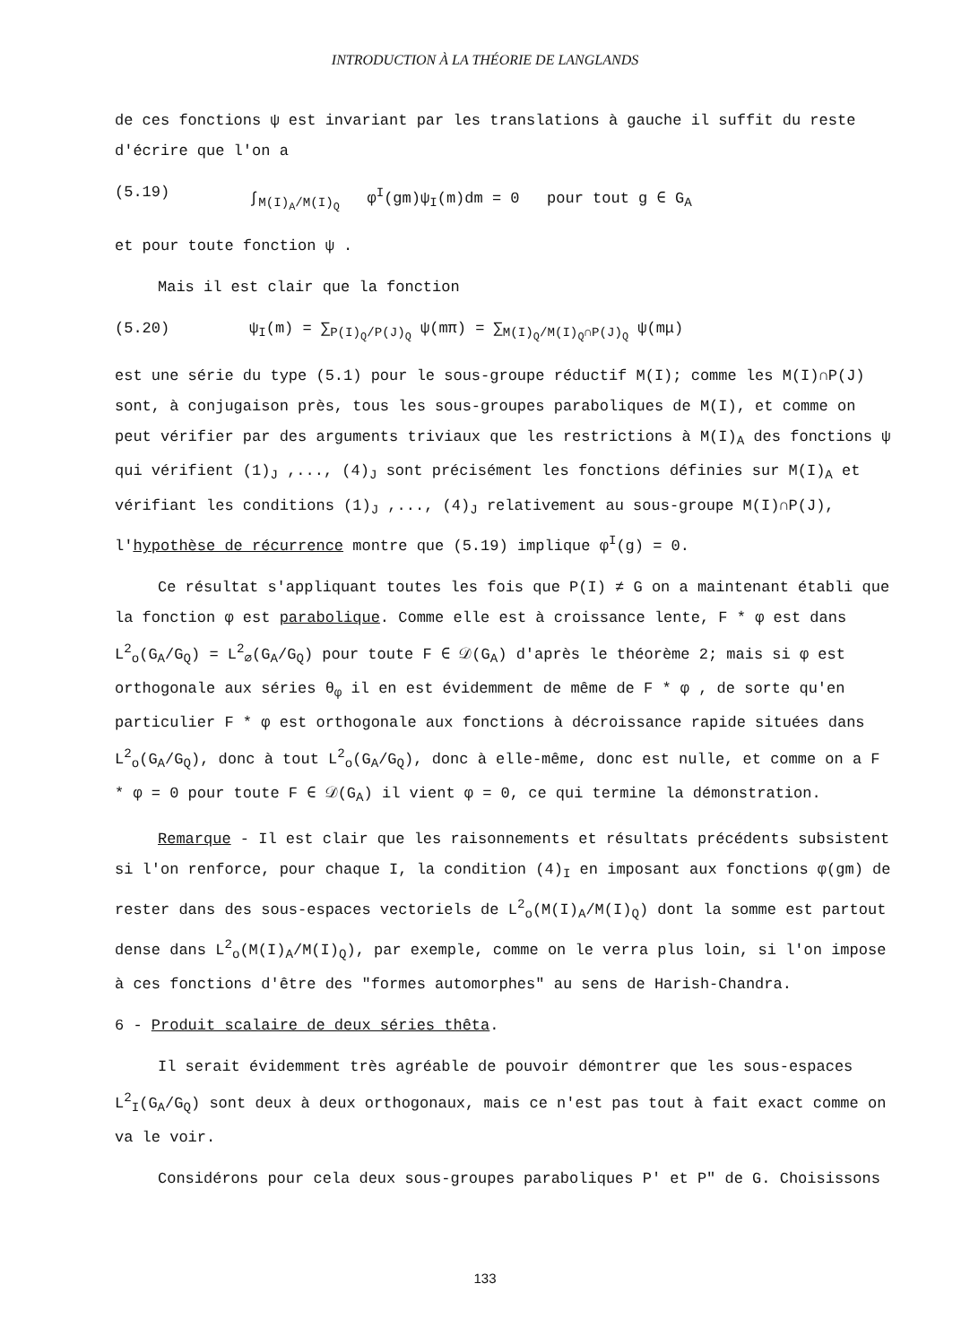INTRODUCTION À LA THÉORIE DE LANGLANDS
de ces fonctions ψ est invariant par les translations à gauche il suffit du reste d'écrire que l'on a
(5.19) ∫<sub>M(I)<sub>A</sub>/M(I)<sub>Q</sub></sub> φ<sup>I</sup>(gm)ψ<sub>I</sub>(m)dm = 0 pour tout g ∈ G<sub>A</sub>
et pour toute fonction ψ .
Mais il est clair que la fonction
(5.20) ψ<sub>I</sub>(m) = ∑<sub>P(I)<sub>Q</sub>/P(J)<sub>Q</sub></sub> ψ(mπ) = ∑<sub>M(I)<sub>Q</sub>/M(I)<sub>Q</sub>∩P(J)<sub>Q</sub></sub> ψ(mμ)
est une série du type (5.1) pour le sous-groupe réductif M(I); comme les M(I)∩P(J) sont, à conjugaison près, tous les sous-groupes paraboliques de M(I), et comme on peut vérifier par des arguments triviaux que les restrictions à M(I)<sub>A</sub> des fonctions ψ qui vérifient (1)<sub>J</sub> ,..., (4)<sub>J</sub> sont précisément les fonctions définies sur M(I)<sub>A</sub> et vérifiant les conditions (1)<sub>J</sub> ,..., (4)<sub>J</sub> relativement au sous-groupe M(I)∩P(J), l'hypothèse de récurrence montre que (5.19) implique φ<sup>I</sup>(g) = 0.
Ce résultat s'appliquant toutes les fois que P(I) ≠ G on a maintenant établi que la fonction φ est parabolique. Comme elle est à croissance lente, F * φ est dans L<sup>2</sup><sub>o</sub>(G<sub>A</sub>/G<sub>Q</sub>) = L<sup>2</sup><sub>∅</sub>(G<sub>A</sub>/G<sub>Q</sub>) pour toute F ∈ 𝒟(G<sub>A</sub>) d'après le théorème 2; mais si φ est orthogonale aux séries θ<sub>φ</sub> il en est évidemment de même de F * φ , de sorte qu'en particulier F * φ est orthogonale aux fonctions à décroissance rapide situées dans L<sup>2</sup><sub>o</sub>(G<sub>A</sub>/G<sub>Q</sub>), donc à tout L<sup>2</sup><sub>o</sub>(G<sub>A</sub>/G<sub>Q</sub>), donc à elle-même, donc est nulle, et comme on a F * φ = 0 pour toute F ∈ 𝒟(G<sub>A</sub>) il vient φ = 0, ce qui termine la démonstration.
Remarque - Il est clair que les raisonnements et résultats précédents subsistent si l'on renforce, pour chaque I, la condition (4)<sub>I</sub> en imposant aux fonctions φ(gm) de rester dans des sous-espaces vectoriels de L<sup>2</sup><sub>o</sub>(M(I)<sub>A</sub>/M(I)<sub>Q</sub>) dont la somme est partout dense dans L<sup>2</sup><sub>o</sub>(M(I)<sub>A</sub>/M(I)<sub>Q</sub>), par exemple, comme on le verra plus loin, si l'on impose à ces fonctions d'être des "formes automorphes" au sens de Harish-Chandra.
6 - Produit scalaire de deux séries thêta.
Il serait évidemment très agréable de pouvoir démontrer que les sous-espaces L<sup>2</sup><sub>I</sub>(G<sub>A</sub>/G<sub>Q</sub>) sont deux à deux orthogonaux, mais ce n'est pas tout à fait exact comme on va le voir.
Considérons pour cela deux sous-groupes paraboliques P' et P" de G. Choisissons
133